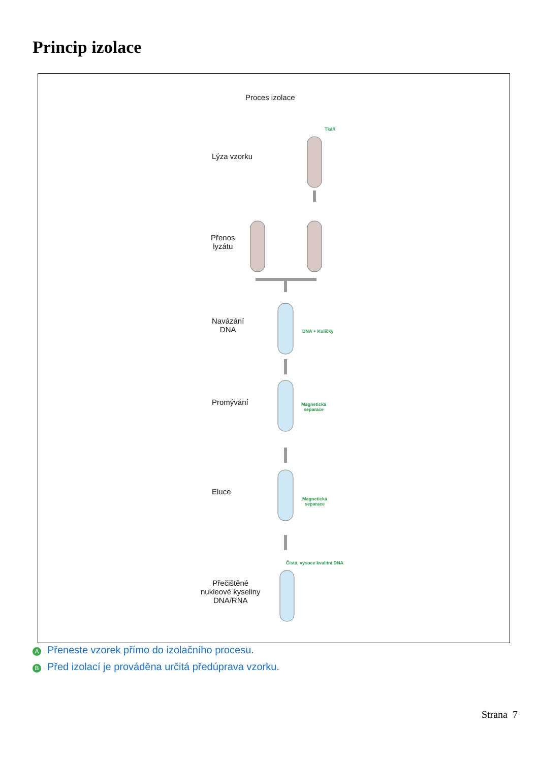Princip izolace
Proces izolace
Lýza vzorku
Tkáň
Přenos
lyzátu
Navázání
DNA
DNA + Kuličky
Promývání
Magnetická
separace
Eluce
Magnetická
separace
Čistá, vysoce kvalitní DNA
Přečištěné
nukleové kyseliny
DNA/RNA
A Přeneste vzorek přímo do izolačního procesu.
B Před izolací je prováděna určitá předúprava vzorku.
Strana 7